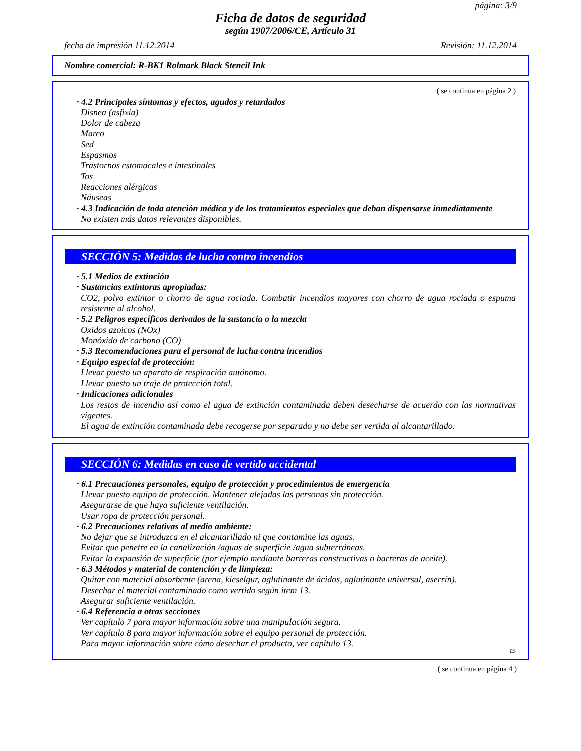página: 3/9
Ficha de datos de seguridad
según 1907/2006/CE, Artículo 31
fecha de impresión 11.12.2014 Revisión: 11.12.2014
Nombre comercial: R-BK1 Rolmark Black Stencil Ink
( se continua en página 2 )
· 4.2 Principales síntomas y efectos, agudos y retardados
Disnea (asfixia)
Dolor de cabeza
Mareo
Sed
Espasmos
Trastornos estomacales e intestinales
Tos
Reacciones alérgicas
Náuseas
· 4.3 Indicación de toda atención médica y de los tratamientos especiales que deban dispensarse inmediatamente
No existen más datos relevantes disponibles.
SECCIÓN 5: Medidas de lucha contra incendios
· 5.1 Medios de extinción
· Sustancias extintoras apropiadas:
CO2, polvo extintor o chorro de agua rociada. Combatir incendios mayores con chorro de agua rociada o espuma resistente al alcohol.
· 5.2 Peligros específicos derivados de la sustancia o la mezcla
Oxidos azoicos (NOx)
Monóxido de carbono (CO)
· 5.3 Recomendaciones para el personal de lucha contra incendios
· Equipo especial de protección:
Llevar puesto un aparato de respiración autónomo.
Llevar puesto un traje de protección total.
· Indicaciones adicionales
Los restos de incendio así como el agua de extinción contaminada deben desecharse de acuerdo con las normativas vigentes.
El agua de extinción contaminada debe recogerse por separado y no debe ser vertida al alcantarillado.
SECCIÓN 6: Medidas en caso de vertido accidental
· 6.1 Precauciones personales, equipo de protección y procedimientos de emergencia
Llevar puesto equipo de protección. Mantener alejadas las personas sin protección.
Asegurarse de que haya suficiente ventilación.
Usar ropa de protección personal.
· 6.2 Precauciones relativas al medio ambiente:
No dejar que se introduzca en el alcantarillado ni que contamine las aguas.
Evitar que penetre en la canalización /aguas de superficie /agua subterráneas.
Evitar la expansión de superficie (por ejemplo mediante barreras constructivas o barreras de aceite).
· 6.3 Métodos y material de contención y de limpieza:
Quitar con material absorbente (arena, kieselgur, aglutinante de ácidos, aglutinante universal, aserrín).
Desechar el material contaminado como vertido según item 13.
Asegurar suficiente ventilación.
· 6.4 Referencia a otras secciones
Ver capítulo 7 para mayor información sobre una manipulación segura.
Ver capítulo 8 para mayor información sobre el equipo personal de protección.
Para mayor información sobre cómo desechar el producto, ver capítulo 13.
ES
( se continua en página 4 )